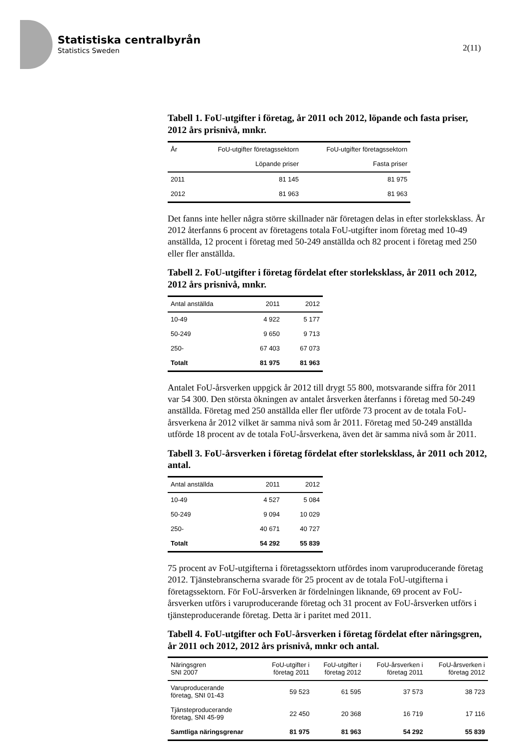Statistiska centralbyrån
Statistics Sweden
2(11)
Tabell 1. FoU-utgifter i företag, år 2011 och 2012, löpande och fasta priser, 2012 års prisnivå, mnkr.
| År | FoU-utgifter företagssektorn | FoU-utgifter företagssektorn |
| --- | --- | --- |
| | Löpande priser | Fasta priser |
| 2011 | 81 145 | 81 975 |
| 2012 | 81 963 | 81 963 |
Det fanns inte heller några större skillnader när företagen delas in efter storleksklass. År 2012 återfanns 6 procent av företagens totala FoU-utgifter inom företag med 10-49 anställda, 12 procent i företag med 50-249 anställda och 82 procent i företag med 250 eller fler anställda.
Tabell 2. FoU-utgifter i företag fördelat efter storleksklass, år 2011 och 2012, 2012 års prisnivå, mnkr.
| Antal anställda | 2011 | 2012 |
| --- | --- | --- |
| 10-49 | 4 922 | 5 177 |
| 50-249 | 9 650 | 9 713 |
| 250- | 67 403 | 67 073 |
| Totalt | 81 975 | 81 963 |
Antalet FoU-årsverken uppgick år 2012 till drygt 55 800, motsvarande siffra för 2011 var 54 300. Den största ökningen av antalet årsverken återfanns i företag med 50-249 anställda. Företag med 250 anställda eller fler utförde 73 procent av de totala FoU-årsverkena år 2012 vilket är samma nivå som år 2011. Företag med 50-249 anställda utförde 18 procent av de totala FoU-årsverkena, även det är samma nivå som år 2011.
Tabell 3. FoU-årsverken i företag fördelat efter storleksklass, år 2011 och 2012, antal.
| Antal anställda | 2011 | 2012 |
| --- | --- | --- |
| 10-49 | 4 527 | 5 084 |
| 50-249 | 9 094 | 10 029 |
| 250- | 40 671 | 40 727 |
| Totalt | 54 292 | 55 839 |
75 procent av FoU-utgifterna i företagssektorn utfördes inom varuproducerande företag 2012. Tjänstebranscherna svarade för 25 procent av de totala FoU-utgifterna i företagssektorn. För FoU-årsverken är fördelningen liknande, 69 procent av FoU-årsverken utförs i varuproducerande företag och 31 procent av FoU-årsverken utförs i tjänsteproducerande företag. Detta är i paritet med 2011.
Tabell 4. FoU-utgifter och FoU-årsverken i företag fördelat efter näringsgren, år 2011 och 2012, 2012 års prisnivå, mnkr och antal.
| Näringsgren SNI 2007 | FoU-utgifter i företag 2011 | FoU-utgifter i företag 2012 | FoU-årsverken i företag 2011 | FoU-årsverken i företag 2012 |
| --- | --- | --- | --- | --- |
| Varuproducerande företag, SNI 01-43 | 59 523 | 61 595 | 37 573 | 38 723 |
| Tjänsteproducerande företag, SNI 45-99 | 22 450 | 20 368 | 16 719 | 17 116 |
| Samtliga näringsgrenar | 81 975 | 81 963 | 54 292 | 55 839 |